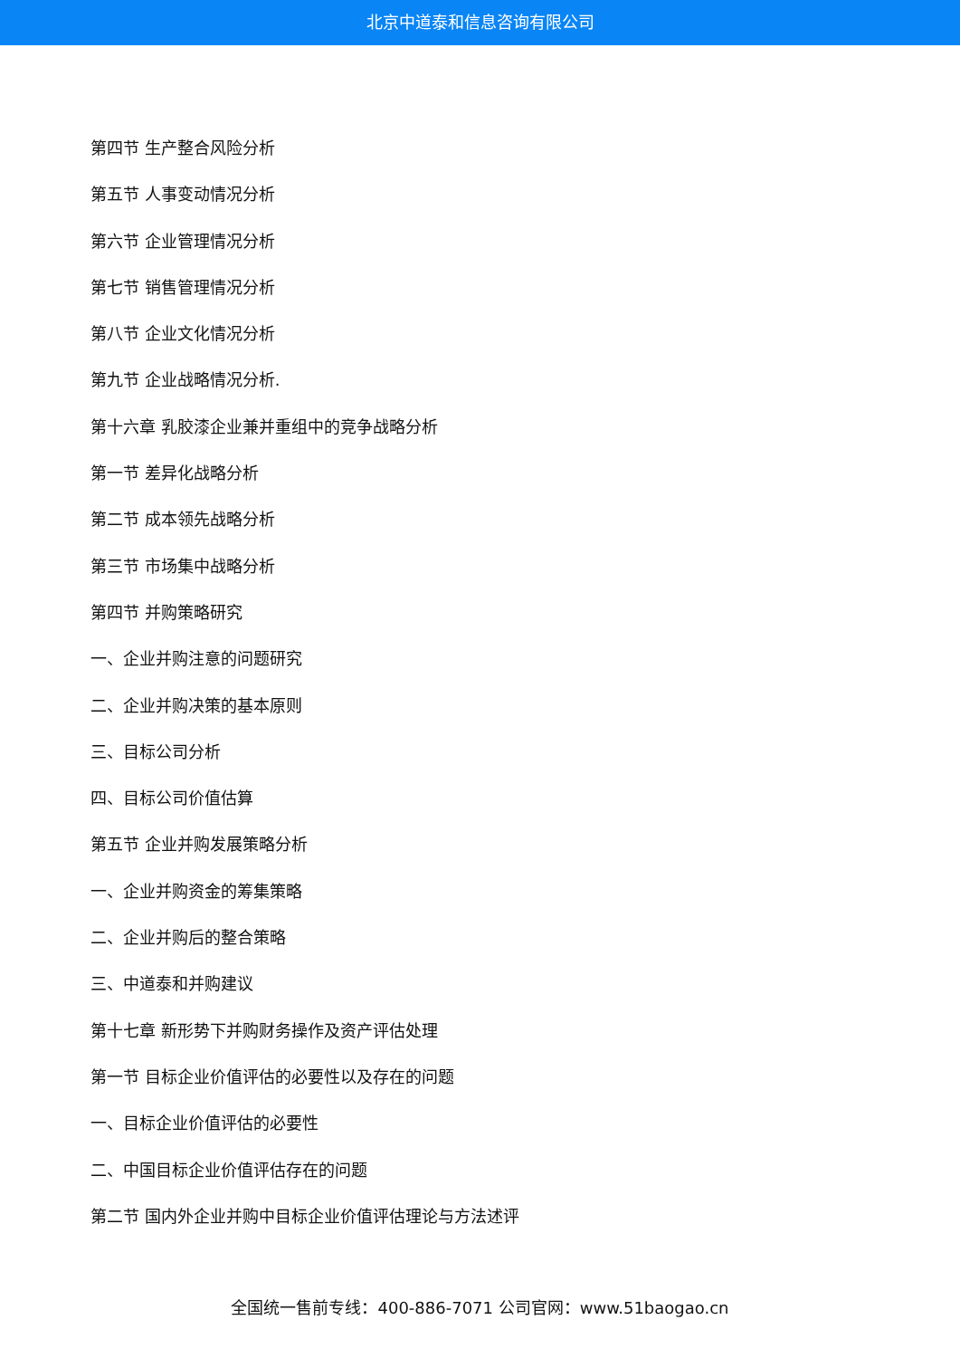北京中道泰和信息咨询有限公司
第四节 生产整合风险分析
第五节 人事变动情况分析
第六节 企业管理情况分析
第七节 销售管理情况分析
第八节 企业文化情况分析
第九节 企业战略情况分析.
第十六章 乳胶漆企业兼并重组中的竞争战略分析
第一节 差异化战略分析
第二节 成本领先战略分析
第三节 市场集中战略分析
第四节 并购策略研究
一、企业并购注意的问题研究
二、企业并购决策的基本原则
三、目标公司分析
四、目标公司价值估算
第五节 企业并购发展策略分析
一、企业并购资金的筹集策略
二、企业并购后的整合策略
三、中道泰和并购建议
第十七章 新形势下并购财务操作及资产评估处理
第一节 目标企业价值评估的必要性以及存在的问题
一、目标企业价值评估的必要性
二、中国目标企业价值评估存在的问题
第二节 国内外企业并购中目标企业价值评估理论与方法述评
全国统一售前专线：400-886-7071 公司官网：www.51baogao.cn